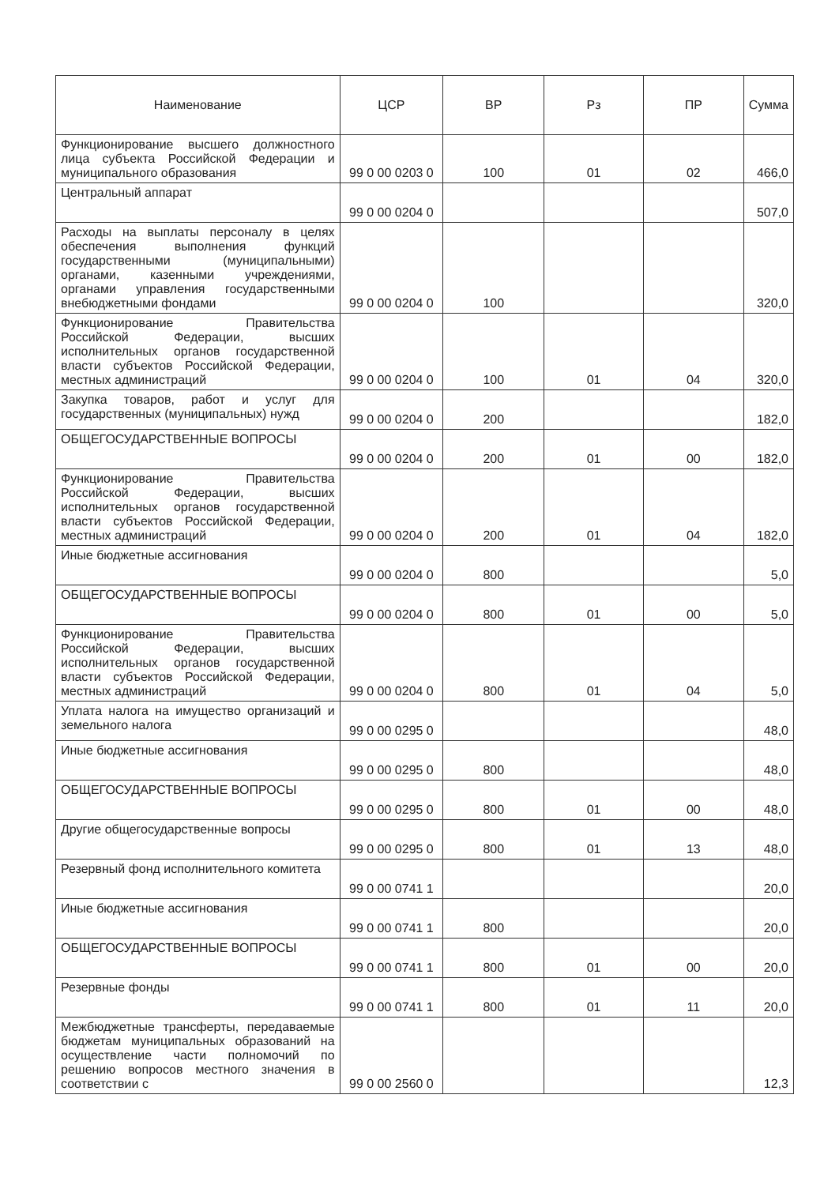| Наименование | ЦСР | ВР | Рз | ПР | Сумма |
| --- | --- | --- | --- | --- | --- |
| Функционирование высшего должностного лица субъекта Российской Федерации и муниципального образования | 99 0 00 0203 0 | 100 | 01 | 02 | 466,0 |
| Центральный аппарат | 99 0 00 0204 0 | | | | 507,0 |
| Расходы на выплаты персоналу в целях обеспечения выполнения функций государственными (муниципальными) органами, казенными учреждениями, органами управления государственными внебюджетными фондами | 99 0 00 0204 0 | 100 | | | 320,0 |
| Функционирование Правительства Российской Федерации, высших исполнительных органов государственной власти субъектов Российской Федерации, местных администраций | 99 0 00 0204 0 | 100 | 01 | 04 | 320,0 |
| Закупка товаров, работ и услуг для государственных (муниципальных) нужд | 99 0 00 0204 0 | 200 | | | 182,0 |
| ОБЩЕГОСУДАРСТВЕННЫЕ ВОПРОСЫ | 99 0 00 0204 0 | 200 | 01 | 00 | 182,0 |
| Функционирование Правительства Российской Федерации, высших исполнительных органов государственной власти субъектов Российской Федерации, местных администраций | 99 0 00 0204 0 | 200 | 01 | 04 | 182,0 |
| Иные бюджетные ассигнования | 99 0 00 0204 0 | 800 | | | 5,0 |
| ОБЩЕГОСУДАРСТВЕННЫЕ ВОПРОСЫ | 99 0 00 0204 0 | 800 | 01 | 00 | 5,0 |
| Функционирование Правительства Российской Федерации, высших исполнительных органов государственной власти субъектов Российской Федерации, местных администраций | 99 0 00 0204 0 | 800 | 01 | 04 | 5,0 |
| Уплата налога на имущество организаций и земельного налога | 99 0 00 0295 0 | | | | 48,0 |
| Иные бюджетные ассигнования | 99 0 00 0295 0 | 800 | | | 48,0 |
| ОБЩЕГОСУДАРСТВЕННЫЕ ВОПРОСЫ | 99 0 00 0295 0 | 800 | 01 | 00 | 48,0 |
| Другие общегосударственные вопросы | 99 0 00 0295 0 | 800 | 01 | 13 | 48,0 |
| Резервный фонд исполнительного комитета | 99 0 00 0741 1 | | | | 20,0 |
| Иные бюджетные ассигнования | 99 0 00 0741 1 | 800 | | | 20,0 |
| ОБЩЕГОСУДАРСТВЕННЫЕ ВОПРОСЫ | 99 0 00 0741 1 | 800 | 01 | 00 | 20,0 |
| Резервные фонды | 99 0 00 0741 1 | 800 | 01 | 11 | 20,0 |
| Межбюджетные трансферты, передаваемые бюджетам муниципальных образований на осуществление части полномочий по решению вопросов местного значения в соответствии с | 99 0 00 2560 0 | | | | 12,3 |